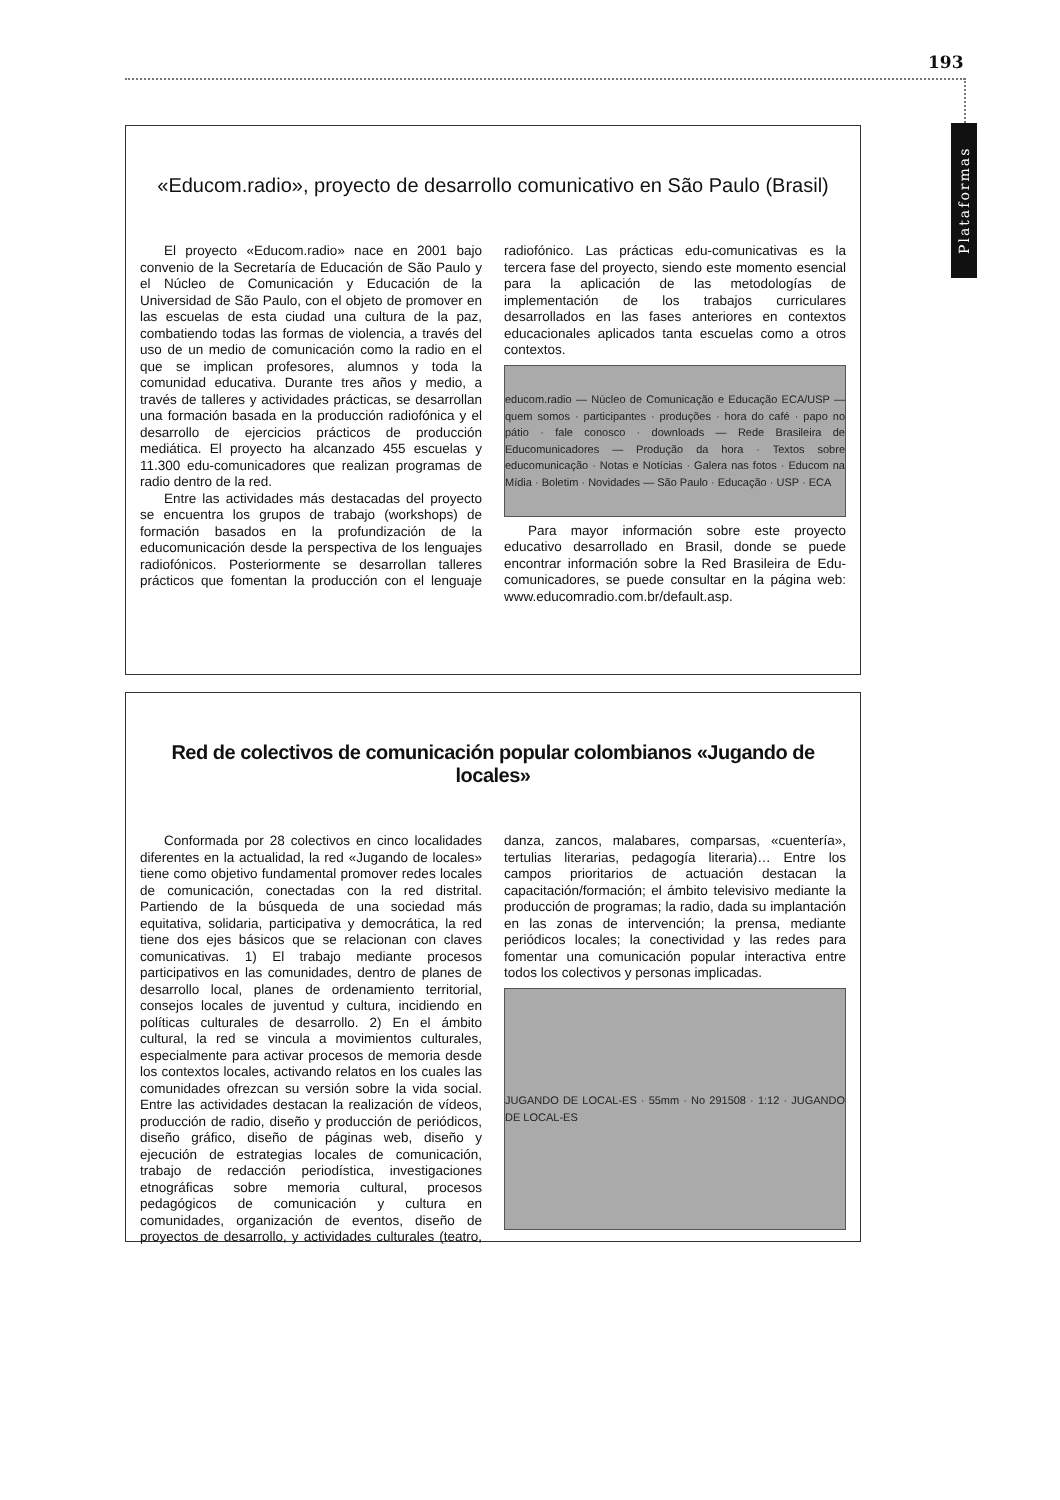193
Plataformas
«Educom.radio», proyecto de desarrollo comunicativo en São Paulo (Brasil)
El proyecto «Educom.radio» nace en 2001 bajo convenio de la Secretaría de Educación de São Paulo y el Núcleo de Comunicación y Educación de la Universidad de São Paulo, con el objeto de promover en las escuelas de esta ciudad una cultura de la paz, combatiendo todas las formas de violencia, a través del uso de un medio de comunicación como la radio en el que se implican profesores, alumnos y toda la comunidad educativa. Durante tres años y medio, a través de talleres y actividades prácticas, se desarrollan una formación basada en la producción radiofónica y el desarrollo de ejercicios prácticos de producción mediática. El proyecto ha alcanzado 455 escuelas y 11.300 edu-comunicadores que realizan programas de radio dentro de la red.
Entre las actividades más destacadas del proyecto se encuentra los grupos de trabajo (workshops) de formación basados en la profundización de la educomunicación desde la perspectiva de los lenguajes radiofónicos. Posteriormente se desarrollan talleres prácticos que fomentan la producción con el lenguaje radiofónico. Las prácticas edu-comunicativas es la tercera fase del proyecto, siendo este momento esencial para la aplicación de las metodologías de implementación de los trabajos curriculares desarrollados en las fases anteriores en contextos educacionales aplicados tanta escuelas como a otros contextos.
educom.radio — Núcleo de Comunicação e Educação ECA/USP — quem somos · participantes · produções · hora do café · papo no pátio · fale conosco · downloads — Rede Brasileira de Educomunicadores — Produção da hora · Textos sobre educomunicação · Notas e Notícias · Galera nas fotos · Educom na Mídia · Boletim · Novidades — São Paulo · Educação · USP · ECA
Para mayor información sobre este proyecto educativo desarrollado en Brasil, donde se puede encontrar información sobre la Red Brasileira de Edu-comunicadores, se puede consultar en la página web: www.educomradio.com.br/default.asp.
Red de colectivos de comunicación popular colombianos «Jugando de locales»
Conformada por 28 colectivos en cinco localidades diferentes en la actualidad, la red «Jugando de locales» tiene como objetivo fundamental promover redes locales de comunicación, conectadas con la red distrital. Partiendo de la búsqueda de una sociedad más equitativa, solidaria, participativa y democrática, la red tiene dos ejes básicos que se relacionan con claves comunicativas. 1) El trabajo mediante procesos participativos en las comunidades, dentro de planes de desarrollo local, planes de ordenamiento territorial, consejos locales de juventud y cultura, incidiendo en políticas culturales de desarrollo. 2) En el ámbito cultural, la red se vincula a movimientos culturales, especialmente para activar procesos de memoria desde los contextos locales, activando relatos en los cuales las comunidades ofrezcan su versión sobre la vida social. Entre las actividades destacan la realización de vídeos, producción de radio, diseño y producción de periódicos, diseño gráfico, diseño de páginas web, diseño y ejecución de estrategias locales de comunicación, trabajo de redacción periodística, investigaciones etnográficas sobre memoria cultural, procesos pedagógicos de comunicación y cultura en comunidades, organización de eventos, diseño de proyectos de desarrollo, y actividades culturales (teatro, danza, zancos, malabares, comparsas, «cuentería», tertulias literarias, pedagogía literaria)… Entre los campos prioritarios de actuación destacan la capacitación/formación; el ámbito televisivo mediante la producción de programas; la radio, dada su implantación en las zonas de intervención; la prensa, mediante periódicos locales; la conectividad y las redes para fomentar una comunicación popular interactiva entre todos los colectivos y personas implicadas.
JUGANDO DE LOCAL-ES · 55mm · No 291508 · 1:12 · JUGANDO DE LOCAL-ES